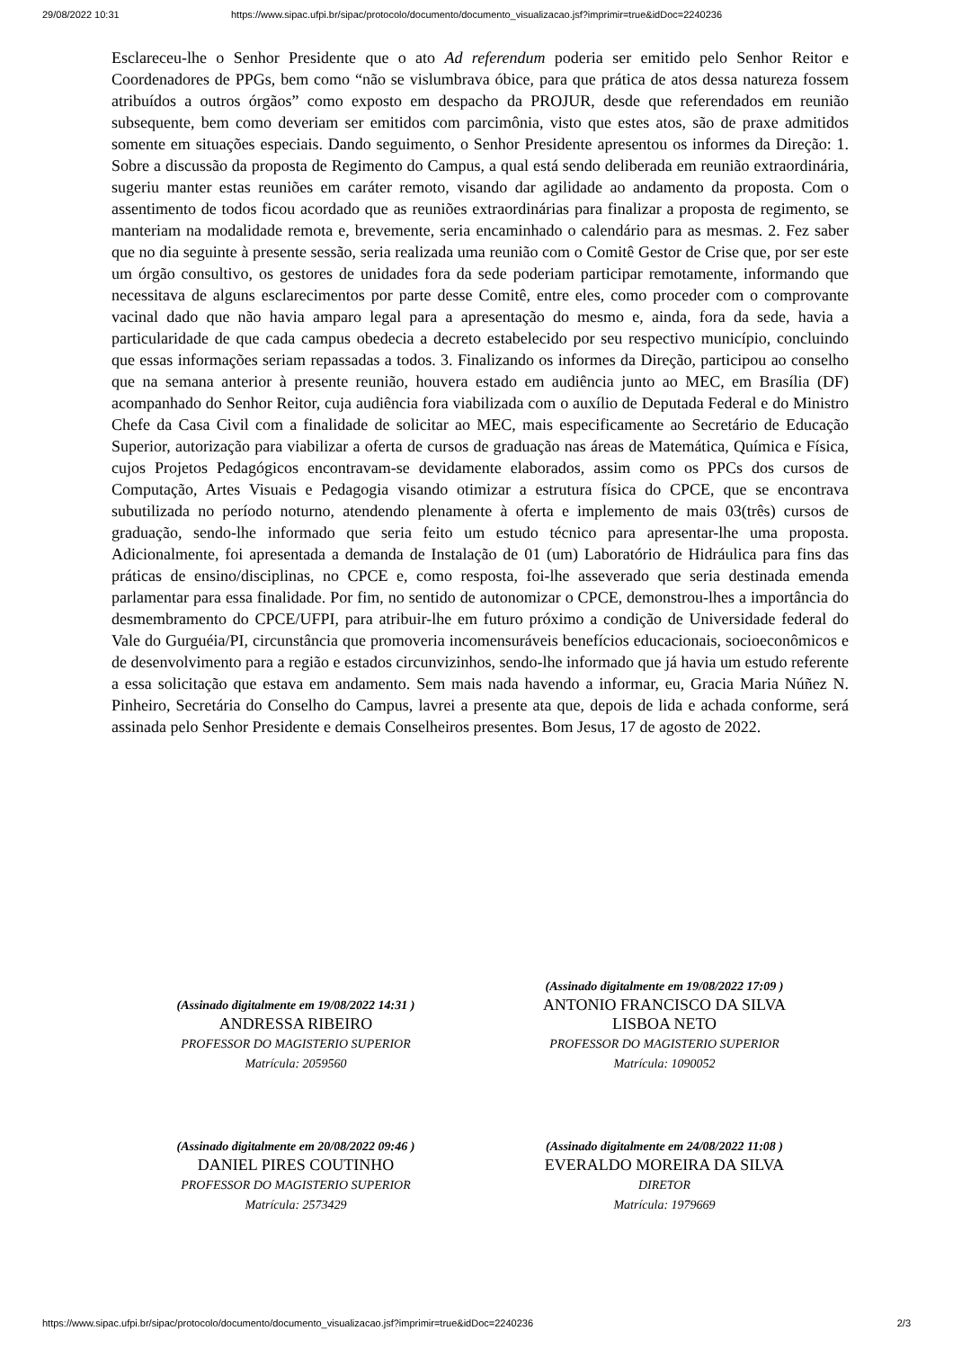29/08/2022 10:31 https://www.sipac.ufpi.br/sipac/protocolo/documento/documento_visualizacao.jsf?imprimir=true&idDoc=2240236
Esclareceu-lhe o Senhor Presidente que o ato Ad referendum poderia ser emitido pelo Senhor Reitor e Coordenadores de PPGs, bem como “não se vislumbrava óbice, para que prática de atos dessa natureza fossem atribuídos a outros órgãos” como exposto em despacho da PROJUR, desde que referendados em reunião subsequente, bem como deveriam ser emitidos com parcimônia, visto que estes atos, são de praxe admitidos somente em situações especiais. Dando seguimento, o Senhor Presidente apresentou os informes da Direção: 1. Sobre a discussão da proposta de Regimento do Campus, a qual está sendo deliberada em reunião extraordinária, sugeriu manter estas reuniões em caráter remoto, visando dar agilidade ao andamento da proposta. Com o assentimento de todos ficou acordado que as reuniões extraordinárias para finalizar a proposta de regimento, se manteriam na modalidade remota e, brevemente, seria encaminhado o calendário para as mesmas. 2. Fez saber que no dia seguinte à presente sessão, seria realizada uma reunião com o Comitê Gestor de Crise que, por ser este um órgão consultivo, os gestores de unidades fora da sede poderiam participar remotamente, informando que necessitava de alguns esclarecimentos por parte desse Comitê, entre eles, como proceder com o comprovante vacinal dado que não havia amparo legal para a apresentação do mesmo e, ainda, fora da sede, havia a particularidade de que cada campus obedecia a decreto estabelecido por seu respectivo município, concluindo que essas informações seriam repassadas a todos. 3. Finalizando os informes da Direção, participou ao conselho que na semana anterior à presente reunião, houvera estado em audiência junto ao MEC, em Brasília (DF) acompanhado do Senhor Reitor, cuja audiência fora viabilizada com o auxílio de Deputada Federal e do Ministro Chefe da Casa Civil com a finalidade de solicitar ao MEC, mais especificamente ao Secretário de Educação Superior, autorização para viabilizar a oferta de cursos de graduação nas áreas de Matemática, Química e Física, cujos Projetos Pedagógicos encontravam-se devidamente elaborados, assim como os PPCs dos cursos de Computação, Artes Visuais e Pedagogia visando otimizar a estrutura física do CPCE, que se encontrava subutilizada no período noturno, atendendo plenamente à oferta e implemento de mais 03(três) cursos de graduação, sendo-lhe informado que seria feito um estudo técnico para apresentar-lhe uma proposta. Adicionalmente, foi apresentada a demanda de Instalação de 01 (um) Laboratório de Hidráulica para fins das práticas de ensino/disciplinas, no CPCE e, como resposta, foi-lhe asseverado que seria destinada emenda parlamentar para essa finalidade. Por fim, no sentido de autonomizar o CPCE, demonstrou-lhes a importância do desmembramento do CPCE/UFPI, para atribuir-lhe em futuro próximo a condição de Universidade federal do Vale do Gurguéia/PI, circunstância que promoveria incomensuráveis benefícios educacionais, socioeconômicos e de desenvolvimento para a região e estados circunvizinhos, sendo-lhe informado que já havia um estudo referente a essa solicitação que estava em andamento. Sem mais nada havendo a informar, eu, Gracia Maria Núñez N. Pinheiro, Secretária do Conselho do Campus, lavrei a presente ata que, depois de lida e achada conforme, será assinada pelo Senhor Presidente e demais Conselheiros presentes. Bom Jesus, 17 de agosto de 2022.
(Assinado digitalmente em 19/08/2022 14:31 )
ANDRESSA RIBEIRO
PROFESSOR DO MAGISTERIO SUPERIOR
Matrícula: 2059560
(Assinado digitalmente em 19/08/2022 17:09 )
ANTONIO FRANCISCO DA SILVA
LISBOA NETO
PROFESSOR DO MAGISTERIO SUPERIOR
Matrícula: 1090052
(Assinado digitalmente em 20/08/2022 09:46 )
DANIEL PIRES COUTINHO
PROFESSOR DO MAGISTERIO SUPERIOR
Matrícula: 2573429
(Assinado digitalmente em 24/08/2022 11:08 )
EVERALDO MOREIRA DA SILVA
DIRETOR
Matrícula: 1979669
https://www.sipac.ufpi.br/sipac/protocolo/documento/documento_visualizacao.jsf?imprimir=true&idDoc=2240236 2/3